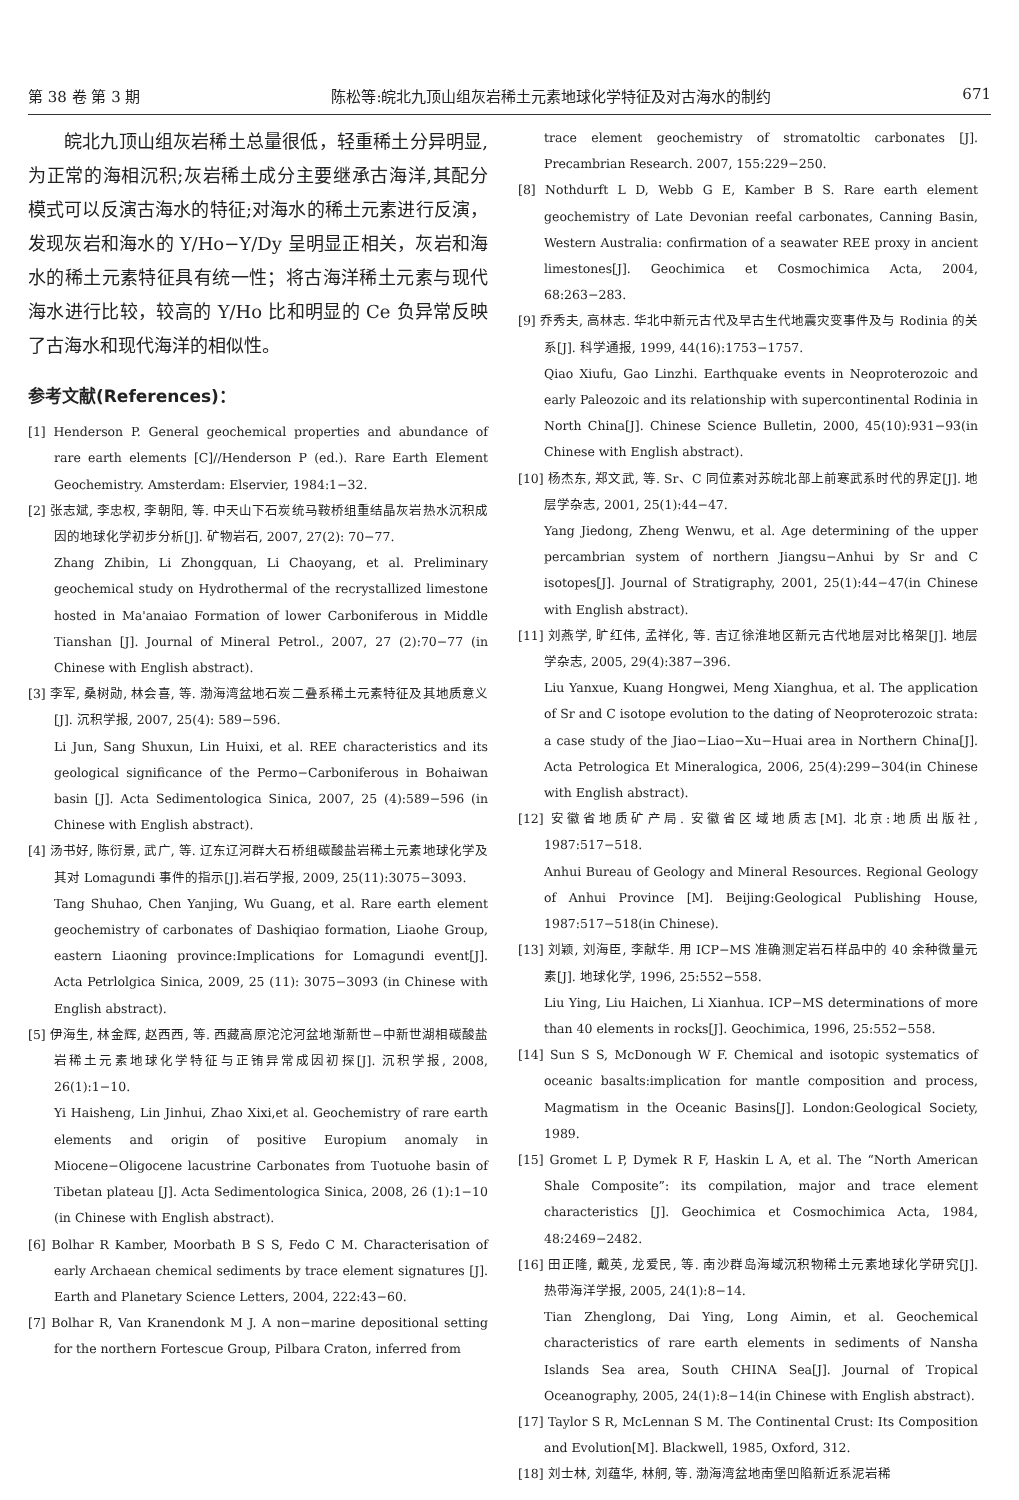第 38 卷 第 3 期 陈松等:皖北九顶山组灰岩稀土元素地球化学特征及对古海水的制约 671
皖北九顶山组灰岩稀土总量很低，轻重稀土分异明显,为正常的海相沉积;灰岩稀土成分主要继承古海洋,其配分模式可以反演古海水的特征;对海水的稀土元素进行反演，发现灰岩和海水的 Y/Ho−Y/Dy 呈明显正相关，灰岩和海水的稀土元素特征具有统一性；将古海洋稀土元素与现代海水进行比较，较高的 Y/Ho 比和明显的 Ce 负异常反映了古海水和现代海洋的相似性。
参考文献(References)：
[1] Henderson P. General geochemical properties and abundance of rare earth elements [C]//Henderson P (ed.). Rare Earth Element Geochemistry. Amsterdam: Elservier, 1984:1−32.
[2] 张志斌, 李忠权, 李朝阳, 等. 中天山下石炭统马鞍桥组重结晶灰岩热水沉积成因的地球化学初步分析[J]. 矿物岩石, 2007, 27(2): 70−77.
Zhang Zhibin, Li Zhongquan, Li Chaoyang, et al. Preliminary geochemical study on Hydrothermal of the recrystallized limestone hosted in Ma'anaiao Formation of lower Carboniferous in Middle Tianshan [J]. Journal of Mineral Petrol., 2007, 27 (2):70−77 (in Chinese with English abstract).
[3] 李军, 桑树勋, 林会喜, 等. 渤海湾盆地石炭二叠系稀土元素特征及其地质意义[J]. 沉积学报, 2007, 25(4): 589−596.
Li Jun, Sang Shuxun, Lin Huixi, et al. REE characteristics and its geological significance of the Permo−Carboniferous in Bohaiwan basin [J]. Acta Sedimentologica Sinica, 2007, 25 (4):589−596 (in Chinese with English abstract).
[4] 汤书好, 陈衍景, 武广, 等. 辽东辽河群大石桥组碳酸盐岩稀土元素地球化学及其对 Lomagundi 事件的指示[J].岩石学报, 2009, 25(11):3075−3093.
Tang Shuhao, Chen Yanjing, Wu Guang, et al. Rare earth element geochemistry of carbonates of Dashiqiao formation, Liaohe Group, eastern Liaoning province:Implications for Lomagundi event[J]. Acta Petrlolgica Sinica, 2009, 25 (11): 3075−3093 (in Chinese with English abstract).
[5] 伊海生, 林金辉, 赵西西, 等. 西藏高原沱沱河盆地渐新世−中新世湖相碳酸盐岩稀土元素地球化学特征与正铕异常成因初探[J]. 沉积学报, 2008, 26(1):1−10.
Yi Haisheng, Lin Jinhui, Zhao Xixi,et al. Geochemistry of rare earth elements and origin of positive Europium anomaly in Miocene−Oligocene lacustrine Carbonates from Tuotuohe basin of Tibetan plateau [J]. Acta Sedimentologica Sinica, 2008, 26 (1):1−10 (in Chinese with English abstract).
[6] Bolhar R Kamber, Moorbath B S S, Fedo C M. Characterisation of early Archaean chemical sediments by trace element signatures [J]. Earth and Planetary Science Letters, 2004, 222:43−60.
[7] Bolhar R, Van Kranendonk M J. A non−marine depositional setting for the northern Fortescue Group, Pilbara Craton, inferred from
trace element geochemistry of stromatoltic carbonates [J]. Precambrian Research. 2007, 155:229−250.
[8] Nothdurft L D, Webb G E, Kamber B S. Rare earth element geochemistry of Late Devonian reefal carbonates, Canning Basin, Western Australia: confirmation of a seawater REE proxy in ancient limestones[J]. Geochimica et Cosmochimica Acta, 2004, 68:263−283.
[9] 乔秀夫, 高林志. 华北中新元古代及早古生代地震灾变事件及与 Rodinia 的关系[J]. 科学通报, 1999, 44(16):1753−1757.
Qiao Xiufu, Gao Linzhi. Earthquake events in Neoproterozoic and early Paleozoic and its relationship with supercontinental Rodinia in North China[J]. Chinese Science Bulletin, 2000, 45(10):931−93(in Chinese with English abstract).
[10] 杨杰东, 郑文武, 等. Sr、C 同位素对苏皖北部上前寒武系时代的界定[J]. 地层学杂志, 2001, 25(1):44−47.
Yang Jiedong, Zheng Wenwu, et al. Age determining of the upper percambrian system of northern Jiangsu−Anhui by Sr and C isotopes[J]. Journal of Stratigraphy, 2001, 25(1):44−47(in Chinese with English abstract).
[11] 刘燕学, 旷红伟, 孟祥化, 等. 吉辽徐淮地区新元古代地层对比格架[J]. 地层学杂志, 2005, 29(4):387−396.
Liu Yanxue, Kuang Hongwei, Meng Xianghua, et al. The application of Sr and C isotope evolution to the dating of Neoproterozoic strata: a case study of the Jiao−Liao−Xu−Huai area in Northern China[J]. Acta Petrologica Et Mineralogica, 2006, 25(4):299−304(in Chinese with English abstract).
[12] 安徽省地质矿产局. 安徽省区域地质志[M]. 北京:地质出版社, 1987:517−518.
Anhui Bureau of Geology and Mineral Resources. Regional Geology of Anhui Province [M]. Beijing:Geological Publishing House, 1987:517−518(in Chinese).
[13] 刘颖, 刘海臣, 李献华. 用 ICP−MS 准确测定岩石样品中的 40 余种微量元素[J]. 地球化学, 1996, 25:552−558.
Liu Ying, Liu Haichen, Li Xianhua. ICP−MS determinations of more than 40 elements in rocks[J]. Geochimica, 1996, 25:552−558.
[14] Sun S S, McDonough W F. Chemical and isotopic systematics of oceanic basalts:implication for mantle composition and process, Magmatism in the Oceanic Basins[J]. London:Geological Society, 1989.
[15] Gromet L P, Dymek R F, Haskin L A, et al. The “North American Shale Composite”: its compilation, major and trace element characteristics [J]. Geochimica et Cosmochimica Acta, 1984, 48:2469−2482.
[16] 田正隆, 戴英, 龙爱民, 等. 南沙群岛海域沉积物稀土元素地球化学研究[J]. 热带海洋学报, 2005, 24(1):8−14.
Tian Zhenglong, Dai Ying, Long Aimin, et al. Geochemical characteristics of rare earth elements in sediments of Nansha Islands Sea area, South CHINA Sea[J]. Journal of Tropical Oceanography, 2005, 24(1):8−14(in Chinese with English abstract).
[17] Taylor S R, McLennan S M. The Continental Crust: Its Composition and Evolution[M]. Blackwell, 1985, Oxford, 312.
[18] 刘士林, 刘蕴华, 林舸, 等. 渤海湾盆地南堡凹陷新近系泥岩稀